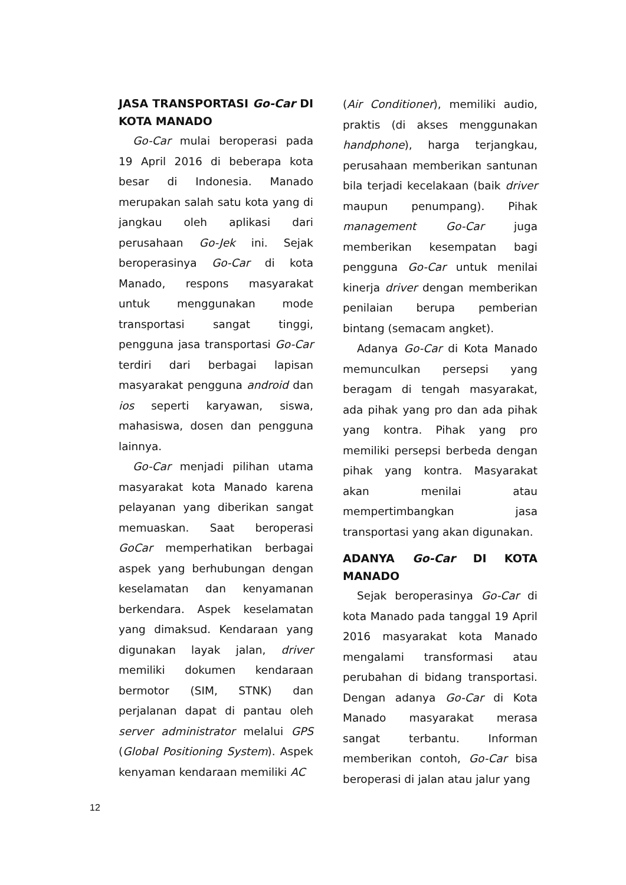JASA TRANSPORTASI Go-Car DI KOTA MANADO
Go-Car mulai beroperasi pada 19 April 2016 di beberapa kota besar di Indonesia. Manado merupakan salah satu kota yang di jangkau oleh aplikasi dari perusahaan Go-Jek ini. Sejak beroperasinya Go-Car di kota Manado, respons masyarakat untuk menggunakan mode transportasi sangat tinggi, pengguna jasa transportasi Go-Car terdiri dari berbagai lapisan masyarakat pengguna android dan ios seperti karyawan, siswa, mahasiswa, dosen dan pengguna lainnya.
Go-Car menjadi pilihan utama masyarakat kota Manado karena pelayanan yang diberikan sangat memuaskan. Saat beroperasi GoCar memperhatikan berbagai aspek yang berhubungan dengan keselamatan dan kenyamanan berkendara. Aspek keselamatan yang dimaksud. Kendaraan yang digunakan layak jalan, driver memiliki dokumen kendaraan bermotor (SIM, STNK) dan perjalanan dapat di pantau oleh server administrator melalui GPS (Global Positioning System). Aspek kenyaman kendaraan memiliki AC
(Air Conditioner), memiliki audio, praktis (di akses menggunakan handphone), harga terjangkau, perusahaan memberikan santunan bila terjadi kecelakaan (baik driver maupun penumpang). Pihak management Go-Car juga memberikan kesempatan bagi pengguna Go-Car untuk menilai kinerja driver dengan memberikan penilaian berupa pemberian bintang (semacam angket).
Adanya Go-Car di Kota Manado memunculkan persepsi yang beragam di tengah masyarakat, ada pihak yang pro dan ada pihak yang kontra. Pihak yang pro memiliki persepsi berbeda dengan pihak yang kontra. Masyarakat akan menilai atau mempertimbangkan jasa transportasi yang akan digunakan.
ADANYA Go-Car DI KOTA MANADO
Sejak beroperasinya Go-Car di kota Manado pada tanggal 19 April 2016 masyarakat kota Manado mengalami transformasi atau perubahan di bidang transportasi. Dengan adanya Go-Car di Kota Manado masyarakat merasa sangat terbantu. Informan memberikan contoh, Go-Car bisa beroperasi di jalan atau jalur yang
12